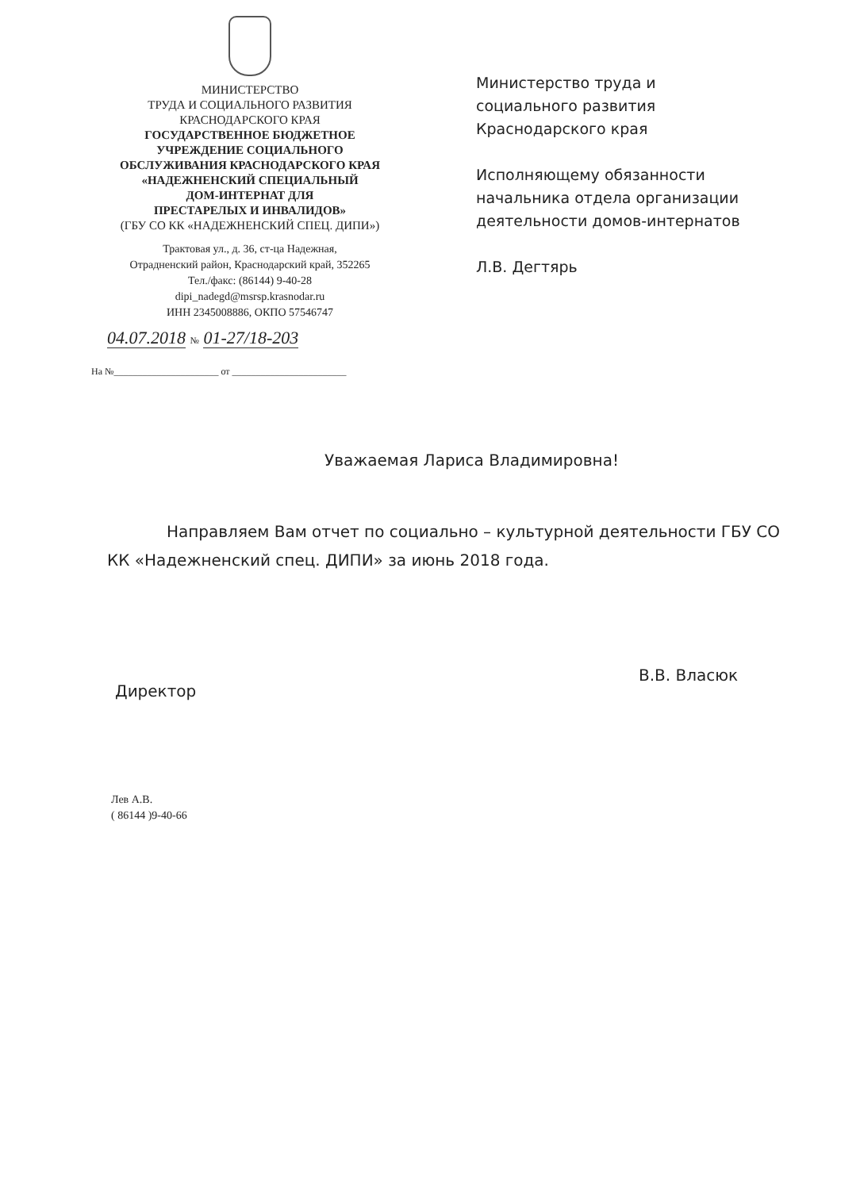МИНИСТЕРСТВО
ТРУДА И СОЦИАЛЬНОГО РАЗВИТИЯ
КРАСНОДАРСКОГО КРАЯ
ГОСУДАРСТВЕННОЕ БЮДЖЕТНОЕ
УЧРЕЖДЕНИЕ СОЦИАЛЬНОГО
ОБСЛУЖИВАНИЯ КРАСНОДАРСКОГО КРАЯ
«НАДЕЖНЕНСКИЙ СПЕЦИАЛЬНЫЙ
ДОМ-ИНТЕРНАТ ДЛЯ
ПРЕСТАРЕЛЫХ И ИНВАЛИДОВ»
(ГБУ СО КК «НАДЕЖНЕНСКИЙ СПЕЦ. ДИПИ»)
Трактовая ул., д. 36, ст-ца Надежная,
Отрадненский район, Краснодарский край, 352265
Тел./факс: (86144) 9-40-28
dipi_nadegd@msrsp.krasnodar.ru
ИНН 2345008886, ОКПО 57546747
04.07.2018 № 01-27/18-203
На №______________________ от ________________________
Министерство труда и
социального развития
Краснодарского края
Исполняющему обязанности
начальника отдела организации
деятельности домов-интернатов
Л.В. Дегтярь
Уважаемая Лариса Владимировна!
Направляем Вам отчет по социально – культурной деятельности ГБУ СО КК «Надежненский спец. ДИПИ» за июнь 2018 года.
Директор
В.В. Власюк
Лев А.В.
( 86144 )9-40-66